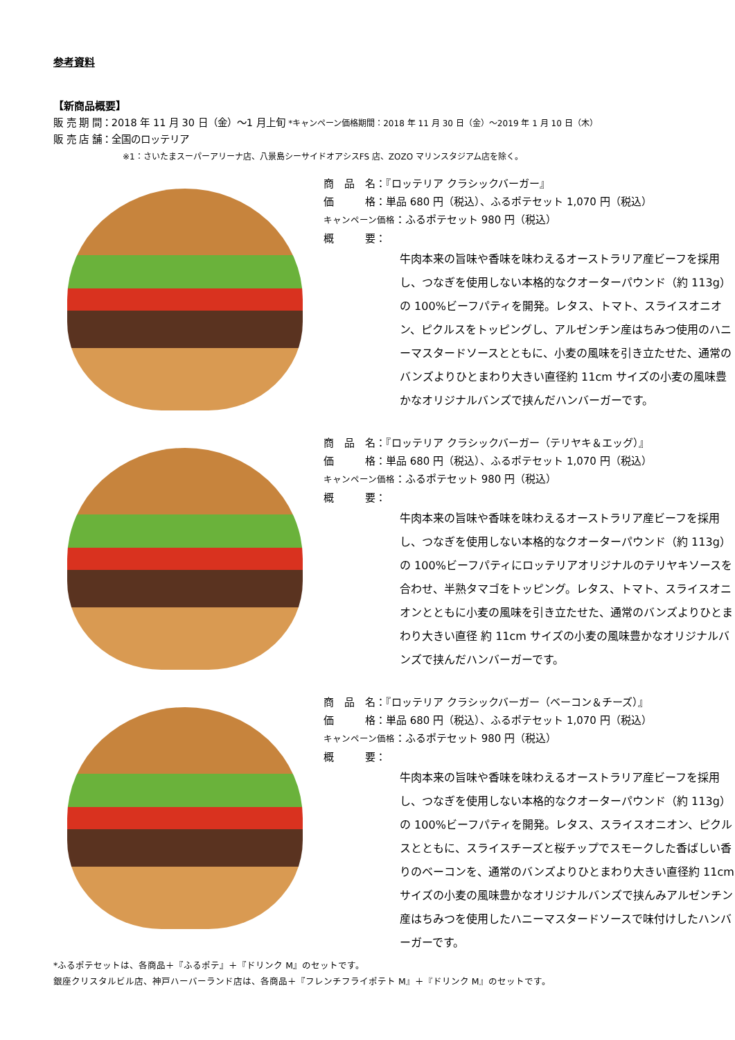参考資料
【新商品概要】
販 売 期 間：2018 年 11 月 30 日（金）～1 月上旬 *キャンペーン価格期間：2018 年 11 月 30 日（金）～2019 年 1 月 10 日（木）
販 売 店 舗：全国のロッテリア
※1：さいたまスーパーアリーナ店、八景島シーサイドオアシスFS 店、ZOZO マリンスタジアム店を除く。
商　品　名：『ロッテリア クラシックバーガー』
価　　　格：単品 680 円（税込）、ふるポテセット 1,070 円（税込）
キャンペーン価格：ふるポテセット 980 円（税込）
概　　　要：
牛肉本来の旨味や香味を味わえるオーストラリア産ビーフを採用し、つなぎを使用しない本格的なクオーターパウンド（約 113g）の 100%ビーフパティを開発。レタス、トマト、スライスオニオン、ピクルスをトッピングし、アルゼンチン産はちみつ使用のハニーマスタードソースとともに、小麦の風味を引き立たせた、通常のバンズよりひとまわり大きい直径約 11cm サイズの小麦の風味豊かなオリジナルバンズで挟んだハンバーガーです。
商　品　名：『ロッテリア クラシックバーガー（テリヤキ＆エッグ）』
価　　　格：単品 680 円（税込）、ふるポテセット 1,070 円（税込）
キャンペーン価格：ふるポテセット 980 円（税込）
概　　　要：
牛肉本来の旨味や香味を味わえるオーストラリア産ビーフを採用し、つなぎを使用しない本格的なクオーターパウンド（約 113g）の 100%ビーフパティにロッテリアオリジナルのテリヤキソースを合わせ、半熟タマゴをトッピング。レタス、トマト、スライスオニオンとともに小麦の風味を引き立たせた、通常のバンズよりひとまわり大きい直径 約 11cm サイズの小麦の風味豊かなオリジナルバンズで挟んだハンバーガーです。
商　品　名：『ロッテリア クラシックバーガー（ベーコン＆チーズ）』
価　　　格：単品 680 円（税込）、ふるポテセット 1,070 円（税込）
キャンペーン価格：ふるポテセット 980 円（税込）
概　　　要：
牛肉本来の旨味や香味を味わえるオーストラリア産ビーフを採用し、つなぎを使用しない本格的なクオーターパウンド（約 113g）の 100%ビーフパティを開発。レタス、スライスオニオン、ピクルスとともに、スライスチーズと桜チップでスモークした香ばしい香りのベーコンを、通常のバンズよりひとまわり大きい直径約 11cm サイズの小麦の風味豊かなオリジナルバンズで挟んみアルゼンチン産はちみつを使用したハニーマスタードソースで味付けしたハンバーガーです。
*ふるポテセットは、各商品＋『ふるポテ』＋『ドリンク M』のセットです。
銀座クリスタルビル店、神戸ハーバーランド店は、各商品＋『フレンチフライポテト M』＋『ドリンク M』のセットです。